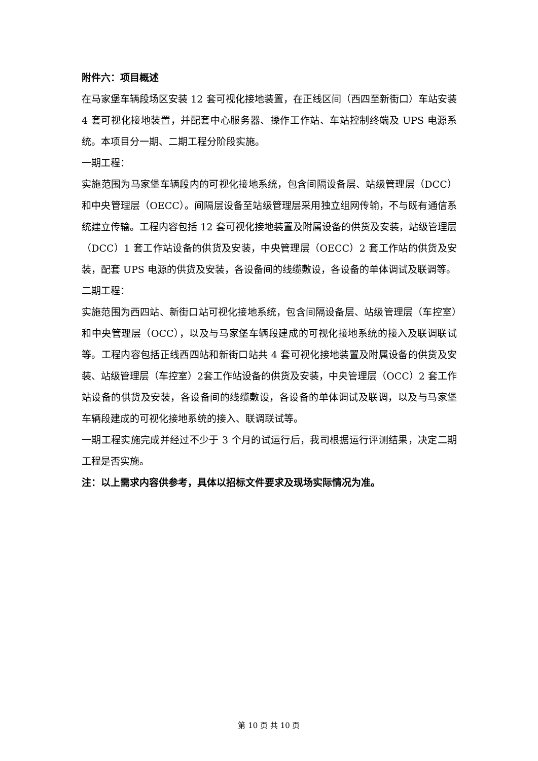附件六：项目概述
在马家堡车辆段场区安装 12 套可视化接地装置，在正线区间（西四至新街口）车站安装 4 套可视化接地装置，并配套中心服务器、操作工作站、车站控制终端及 UPS 电源系统。本项目分一期、二期工程分阶段实施。
一期工程：
实施范围为马家堡车辆段内的可视化接地系统，包含间隔设备层、站级管理层（DCC）和中央管理层（OECC）。间隔层设备至站级管理层采用独立组网传输，不与既有通信系统建立传输。工程内容包括 12 套可视化接地装置及附属设备的供货及安装，站级管理层（DCC）1 套工作站设备的供货及安装，中央管理层（OECC）2 套工作站的供货及安装，配套 UPS 电源的供货及安装，各设备间的线缆敷设，各设备的单体调试及联调等。
二期工程：
实施范围为西四站、新街口站可视化接地系统，包含间隔设备层、站级管理层（车控室）和中央管理层（OCC），以及与马家堡车辆段建成的可视化接地系统的接入及联调联试等。工程内容包括正线西四站和新街口站共 4 套可视化接地装置及附属设备的供货及安装、站级管理层（车控室）2套工作站设备的供货及安装，中央管理层（OCC）2 套工作站设备的供货及安装，各设备间的线缆敷设，各设备的单体调试及联调，以及与马家堡车辆段建成的可视化接地系统的接入、联调联试等。
一期工程实施完成并经过不少于 3 个月的试运行后，我司根据运行评测结果，决定二期工程是否实施。
注：以上需求内容供参考，具体以招标文件要求及现场实际情况为准。
第 10 页 共 10 页